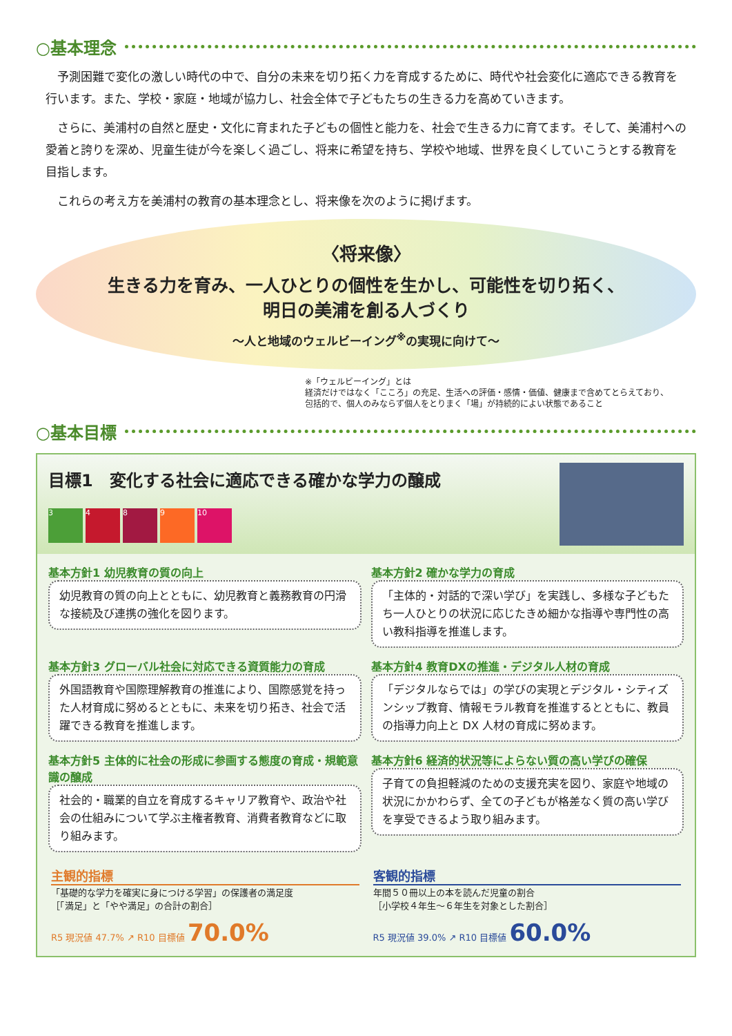○基本理念
　予測困難で変化の激しい時代の中で、自分の未来を切り拓く力を育成するために、時代や社会変化に適応できる教育を行います。また、学校・家庭・地域が協力し、社会全体で子どもたちの生きる力を高めていきます。
　さらに、美浦村の自然と歴史・文化に育まれた子どもの個性と能力を、社会で生きる力に育てます。そして、美浦村への愛着と誇りを深め、児童生徒が今を楽しく過ごし、将来に希望を持ち、学校や地域、世界を良くしていこうとする教育を目指します。
　これらの考え方を美浦村の教育の基本理念とし、将来像を次のように掲げます。
〈将来像〉
生きる力を育み、一人ひとりの個性を生かし、可能性を切り拓く、
明日の美浦を創る人づくり
～人と地域のウェルビーイング<sup>※</sup>の実現に向けて～
※「ウェルビーイング」とは
経済だけではなく「こころ」の充足、生活への評価・感情・価値、健康まで含めてとらえており、
包括的で、個人のみならず個人をとりまく「場」が持続的によい状態であること
○基本目標
目標1　変化する社会に適応できる確かな学力の醸成
3489 10
基本方針1 幼児教育の質の向上
幼児教育の質の向上とともに、幼児教育と義務教育の円滑な接続及び連携の強化を図ります。
基本方針2 確かな学力の育成
「主体的・対話的で深い学び」を実践し、多様な子どもたち一人ひとりの状況に応じたきめ細かな指導や専門性の高い教科指導を推進します。
基本方針3 グローバル社会に対応できる資質能力の育成
外国語教育や国際理解教育の推進により、国際感覚を持った人材育成に努めるとともに、未来を切り拓き、社会で活躍できる教育を推進します。
基本方針4 教育DXの推進・デジタル人材の育成
「デジタルならでは」の学びの実現とデジタル・シティズンシップ教育、情報モラル教育を推進するとともに、教員の指導力向上と DX 人材の育成に努めます。
基本方針5 主体的に社会の形成に参画する態度の育成・規範意識の醸成
社会的・職業的自立を育成するキャリア教育や、政治や社会の仕組みについて学ぶ主権者教育、消費者教育などに取り組みます。
基本方針6 経済的状況等によらない質の高い学びの確保
子育ての負担軽減のための支援充実を図り、家庭や地域の状況にかかわらず、全ての子どもが格差なく質の高い学びを享受できるよう取り組みます。
主観的指標
「基礎的な学力を確実に身につける学習」の保護者の満足度
［「満足」と「やや満足」の合計の割合］
R5 現況値 47.7% ↗ R10 目標値 70.0%
客観的指標
年間５０冊以上の本を読んだ児童の割合
［小学校４年生～６年生を対象とした割合］
R5 現況値 39.0% ↗ R10 目標値 60.0%